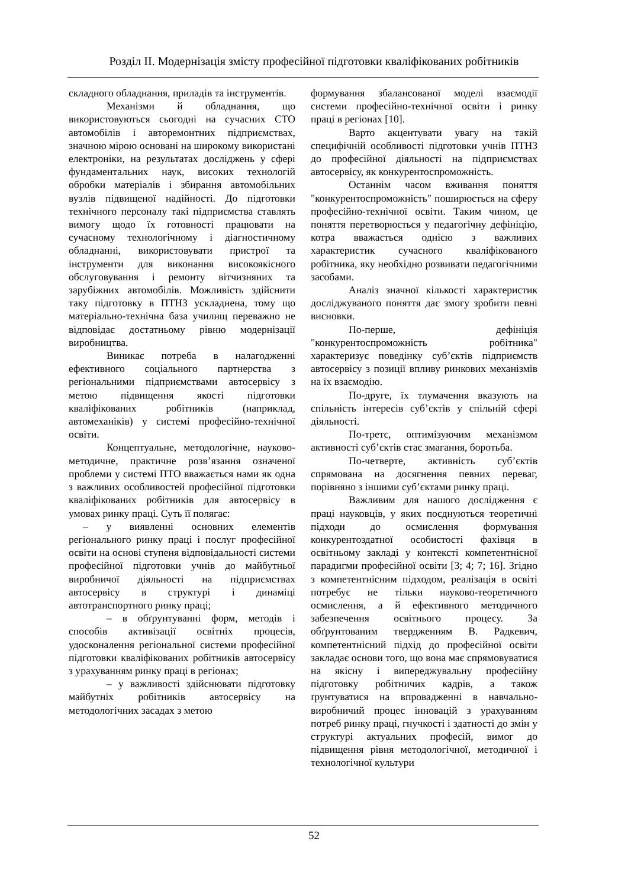Розділ ІІ. Модернізація змісту професійної підготовки кваліфікованих робітників
складного обладнання, приладів та інструментів.
Механізми й обладнання, що використовуються сьогодні на сучасних СТО автомобілів і авторемонтних підприємствах, значною мірою основані на широкому використані електроніки, на результатах досліджень у сфері фундаментальних наук, високих технологій обробки матеріалів і збирання автомобільних вузлів підвищеної надійності. До підготовки технічного персоналу такі підприємства ставлять вимогу щодо їх готовності працювати на сучасному технологічному і діагностичному обладнанні, використовувати пристрої та інструменти для виконання високоякісного обслуговування і ремонту вітчизняних та зарубіжних автомобілів. Можливість здійснити таку підготовку в ПТНЗ ускладнена, тому що матеріально-технічна база училищ переважно не відповідає достатньому рівню модернізації виробництва.
Виникає потреба в налагодженні ефективного соціального партнерства з регіональними підприємствами автосервісу з метою підвищення якості підготовки кваліфікованих робітників (наприклад, автомеханіків) у системі професійно-технічної освіти.
Концептуальне, методологічне, науково-методичне, практичне розв’язання означеної проблеми у системі ПТО вважається нами як одна з важливих особливостей професійної підготовки кваліфікованих робітників для автосервісу в умовах ринку праці. Суть її полягає:
– у виявленні основних елементів регіонального ринку праці і послуг професійної освіти на основі ступеня відповідальності системи професійної підготовки учнів до майбутньої виробничої діяльності на підприємствах автосервісу в структурі і динаміці автотранспортного ринку праці;
– в обґрунтуванні форм, методів і способів активізації освітніх процесів, удосконалення регіональної системи професійної підготовки кваліфікованих робітників автосервісу з урахуванням ринку праці в регіонах;
– у важливості здійснювати підготовку майбутніх робітників автосервісу на методологічних засадах з метою
формування збалансованої моделі взаємодії системи професійно-технічної освіти і ринку праці в регіонах [10].
Варто акцентувати увагу на такій специфічній особливості підготовки учнів ПТНЗ до професійної діяльності на підприємствах автосервісу, як конкурентоспроможність.
Останнім часом вживання поняття "конкурентоспроможність" поширюється на сферу професійно-технічної освіти. Таким чином, це поняття перетворюється у педагогічну дефініцію, котра вважається однією з важливих характеристик сучасного кваліфікованого робітника, яку необхідно розвивати педагогічними засобами.
Аналіз значної кількості характеристик досліджуваного поняття дає змогу зробити певні висновки.
По-перше, дефініція "конкурентоспроможність робітника" характеризує поведінку суб’єктів підприємств автосервісу з позиції впливу ринкових механізмів на їх взаємодію.
По-друге, їх тлумачення вказують на спільність інтересів суб’єктів у спільній сфері діяльності.
По-третє, оптимізуючим механізмом активності суб’єктів стає змагання, боротьба.
По-четверте, активність суб’єктів спрямована на досягнення певних переваг, порівняно з іншими суб’єктами ринку праці.
Важливим для нашого дослідження є праці науковців, у яких поєднуються теоретичні підходи до осмислення формування конкурентоздатної особистості фахівця в освітньому закладі у контексті компетентнісної парадигми професійної освіти [3; 4; 7; 16]. Згідно з компетентнісним підходом, реалізація в освіті потребує не тільки науково-теоретичного осмислення, а й ефективного методичного забезпечення освітнього процесу. За обґрунтованим твердженням В. Радкевич, компетентнісний підхід до професійної освіти закладає основи того, що вона має спрямовуватися на якісну і випереджувальну професійну підготовку робітничих кадрів, а також ґрунтуватися на впровадженні в навчально-виробничий процес інновацій з урахуванням потреб ринку праці, гнучкості і здатності до змін у структурі актуальних професій, вимог до підвищення рівня методологічної, методичної і технологічної культури
52